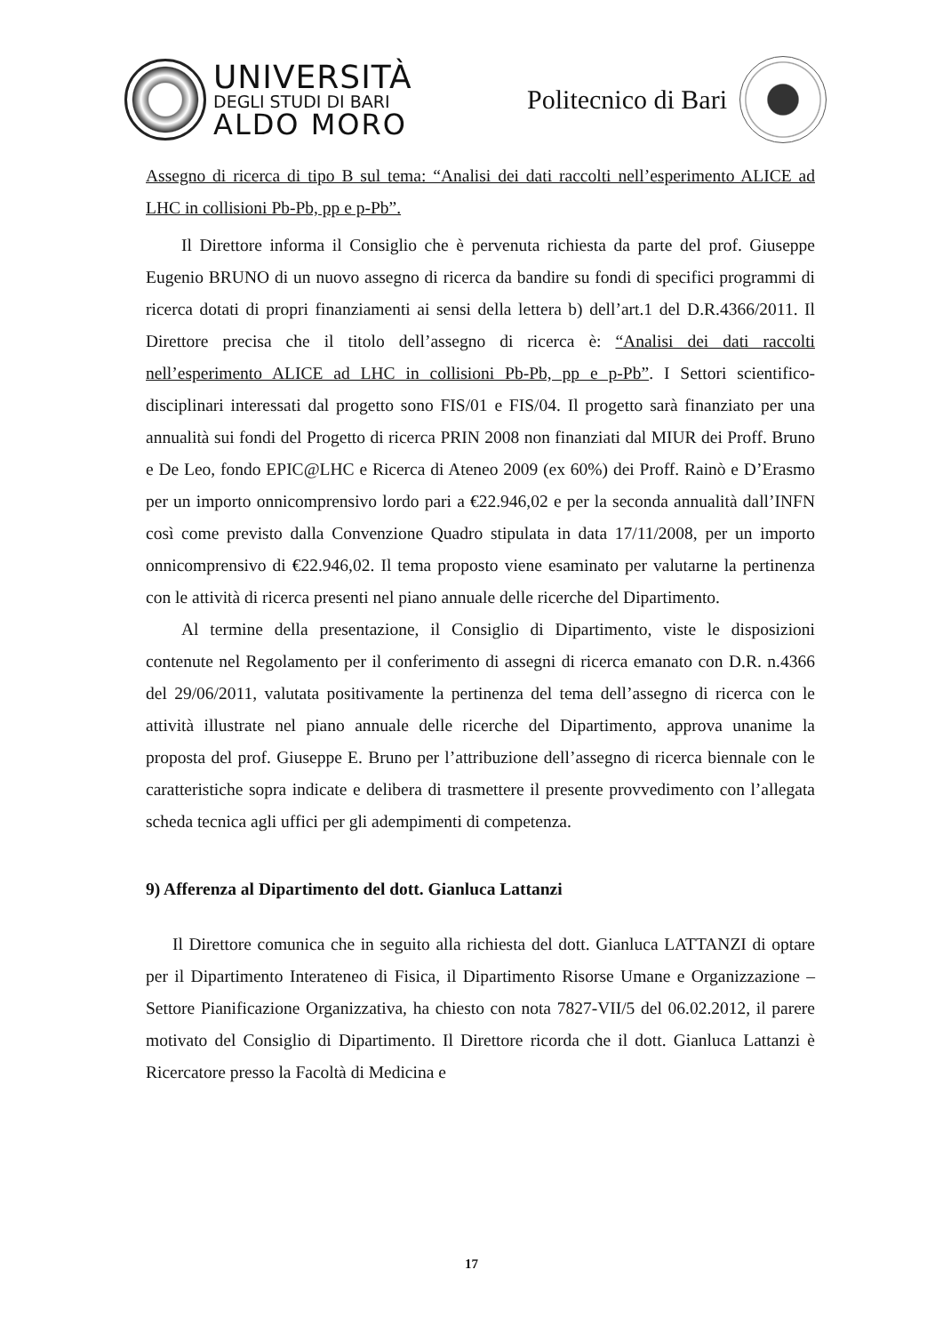UNIVERSITÀ
DEGLI STUDI DI BARI
ALDO MORO
Politecnico di Bari
Assegno di ricerca di tipo B sul tema: “Analisi dei dati raccolti nell’esperimento ALICE ad LHC in collisioni Pb-Pb, pp e p-Pb”.
Il Direttore informa il Consiglio che è pervenuta richiesta da parte del prof. Giuseppe Eugenio BRUNO di un nuovo assegno di ricerca da bandire su fondi di specifici programmi di ricerca dotati di propri finanziamenti ai sensi della lettera b) dell’art.1 del D.R.4366/2011. Il Direttore precisa che il titolo dell’assegno di ricerca è: “Analisi dei dati raccolti nell’esperimento ALICE ad LHC in collisioni Pb-Pb, pp e p-Pb”. I Settori scientifico-disciplinari interessati dal progetto sono FIS/01 e FIS/04. Il progetto sarà finanziato per una annualità sui fondi del Progetto di ricerca PRIN 2008 non finanziati dal MIUR dei Proff. Bruno e De Leo, fondo EPIC@LHC e Ricerca di Ateneo 2009 (ex 60%) dei Proff. Rainò e D’Erasmo per un importo onnicomprensivo lordo pari a €22.946,02 e per la seconda annualità dall’INFN così come previsto dalla Convenzione Quadro stipulata in data 17/11/2008, per un importo onnicomprensivo di €22.946,02. Il tema proposto viene esaminato per valutarne la pertinenza con le attività di ricerca presenti nel piano annuale delle ricerche del Dipartimento.
Al termine della presentazione, il Consiglio di Dipartimento, viste le disposizioni contenute nel Regolamento per il conferimento di assegni di ricerca emanato con D.R. n.4366 del 29/06/2011, valutata positivamente la pertinenza del tema dell’assegno di ricerca con le attività illustrate nel piano annuale delle ricerche del Dipartimento, approva unanime la proposta del prof. Giuseppe E. Bruno per l’attribuzione dell’assegno di ricerca biennale con le caratteristiche sopra indicate e delibera di trasmettere il presente provvedimento con l’allegata scheda tecnica agli uffici per gli adempimenti di competenza.
9) Afferenza al Dipartimento del dott. Gianluca Lattanzi
Il Direttore comunica che in seguito alla richiesta del dott. Gianluca LATTANZI di optare per il Dipartimento Interateneo di Fisica, il Dipartimento Risorse Umane e Organizzazione – Settore Pianificazione Organizzativa, ha chiesto con nota 7827-VII/5 del 06.02.2012, il parere motivato del Consiglio di Dipartimento. Il Direttore ricorda che il dott. Gianluca Lattanzi è Ricercatore presso la Facoltà di Medicina e
17